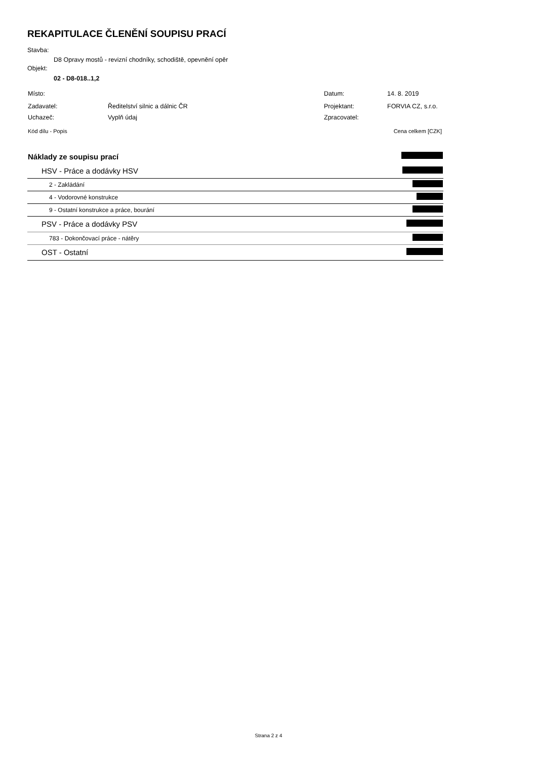REKAPITULACE ČLENĚNÍ SOUPISU PRACÍ
Stavba:
D8 Opravy mostů - revizní chodníky, schodiště, opevnění opěr
Objekt:
02 - D8-018..1,2
| Místo: | | Datum: | 14. 8. 2019 |
| Zadavatel: | Ředitelství silnic a dálnic ČR | Projektant: | FORVIA CZ, s.r.o. |
| Uchazeč: | Vyplň údaj | Zpracovatel: | |
| Kód dílu - Popis | Cena celkem [CZK] |
| Náklady ze soupisu prací | | |
| | HSV - Práce a dodávky HSV | |
| | 2 - Zakládání | |
| | 4 - Vodorovné konstrukce | |
| | 9 - Ostatní konstrukce a práce, bourání | |
| | PSV - Práce a dodávky PSV | |
| | 783 - Dokončovací práce - nátěry | |
| | OST - Ostatní | |
Strana 2 z 4